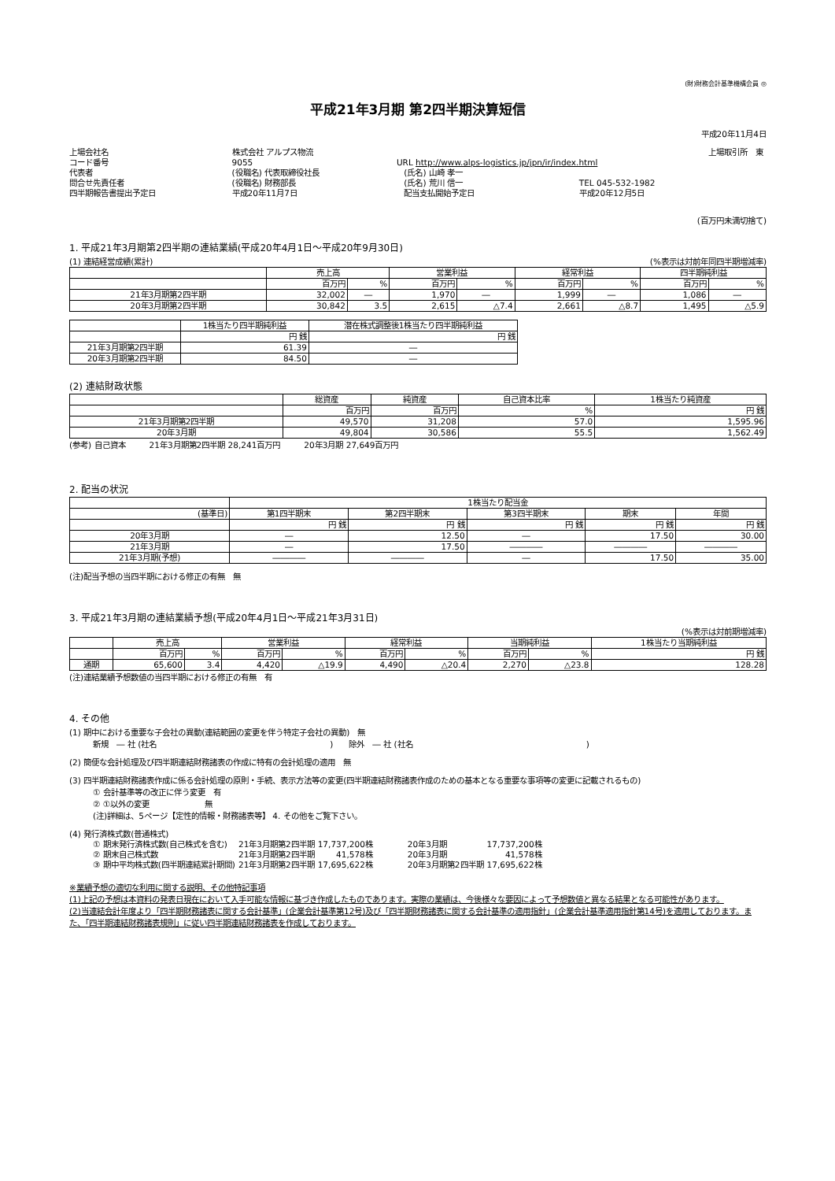(財)財務会計基準機構会員 ◎
平成21年3月期 第2四半期決算短信
平成20年11月4日
| 上場会社名 | 株式会社 アルプス物流 | | | 上場取引所 東 |
| コード番号 | 9055 | URL http://www.alps-logistics.jp/jpn/ir/index.html | | |
| 代表者 | (役職名) 代表取締役社長 | | (氏名) 山崎 孝一 | |
| 問合せ先責任者 | (役職名) 財務部長 | | (氏名) 荒川 信一 | TEL 045-532-1982 |
| 四半期報告書提出予定日 | 平成20年11月7日 | | 配当支払開始予定日 | 平成20年12月5日 |
(百万円未満切捨て)
1. 平成21年3月期第2四半期の連結業績(平成20年4月1日～平成20年9月30日)
(1) 連結経営成績(累計) (%表示は対前年同四半期増減率)
| | 売上高 | | 営業利益 | | 経常利益 | | 四半期純利益 | |
| --- | --- | --- | --- | --- | --- | --- | --- | --- |
| | 百万円 | % | 百万円 | % | 百万円 | % | 百万円 | % |
| 21年3月期第2四半期 | 32,002 | ― | 1,970 | ― | 1,999 | ― | 1,086 | ― |
| 20年3月期第2四半期 | 30,842 | 3.5 | 2,615 | △7.4 | 2,661 | △8.7 | 1,495 | △5.9 |
| | 1株当たり四半期純利益 | 潜在株式調整後1株当たり四半期純利益 |
| --- | --- | --- |
| | 円 銭 | 円 銭 |
| 21年3月期第2四半期 | 61.39 | ― |
| 20年3月期第2四半期 | 84.50 | ― |
(2) 連結財政状態
| | 総資産 | 純資産 | 自己資本比率 | 1株当たり純資産 |
| --- | --- | --- | --- | --- |
| | 百万円 | 百万円 | % | 円 銭 |
| 21年3月期第2四半期 | 49,570 | 31,208 | 57.0 | 1,595.96 |
| 20年3月期 | 49,804 | 30,586 | 55.5 | 1,562.49 |
(参考) 自己資本　　　21年3月期第2四半期 28,241百万円　　　20年3月期 27,649百万円
2. 配当の状況
| | 1株当たり配当金 | | | | |
| --- | --- | --- | --- | --- | --- |
| (基準日) | 第1四半期末 | 第2四半期末 | 第3四半期末 | 期末 | 年間 |
| | 円 銭 | 円 銭 | 円 銭 | 円 銭 | 円 銭 |
| 20年3月期 | ― | 12.50 | ― | 17.50 | 30.00 |
| 21年3月期 | ― | 17.50 | ―――― | ―――― | ―――― |
| 21年3月期(予想) | ―――― | ―――― | ― | 17.50 | 35.00 |
(注)配当予想の当四半期における修正の有無　無
3. 平成21年3月期の連結業績予想(平成20年4月1日～平成21年3月31日)
(%表示は対前期増減率)
| | 売上高 | | 営業利益 | | 経常利益 | | 当期純利益 | | 1株当たり当期純利益 |
| --- | --- | --- | --- | --- | --- | --- | --- | --- | --- |
| | 百万円 | % | 百万円 | % | 百万円 | % | 百万円 | % | 円 銭 |
| 通期 | 65,600 | 3.4 | 4,420 | △19.9 | 4,490 | △20.4 | 2,270 | △23.8 | 128.28 |
(注)連結業績予想数値の当四半期における修正の有無　有
4. その他
(1) 期中における重要な子会社の異動(連結範囲の変更を伴う特定子会社の異動)　無
新規　― 社 (社名　　　　　　　　　　　　　　　　　　　　　　)　　除外　― 社 (社名　　　　　　　　　　　　　　　　　　　　　　)
(2) 簡便な会計処理及び四半期連結財務諸表の作成に特有の会計処理の適用　無
(3) 四半期連結財務諸表作成に係る会計処理の原則・手続、表示方法等の変更(四半期連結財務諸表作成のための基本となる重要な事項等の変更に記載されるもの)
① 会計基準等の改正に伴う変更　有
② ①以外の変更　　　　　　　無
(注)詳細は、5ページ【定性的情報・財務諸表等】 4. その他をご覧下さい。
(4) 発行済株式数(普通株式)
| ① 期末発行済株式数(自己株式を含む) | 21年3月期第2四半期 | 17,737,200株 | 20年3月期 | 17,737,200株 |
| ② 期末自己株式数 | 21年3月期第2四半期 | 41,578株 | 20年3月期 | 41,578株 |
| ③ 期中平均株式数(四半期連結累計期間) | 21年3月期第2四半期 | 17,695,622株 | 20年3月期第2四半期 | 17,695,622株 |
※業績予想の適切な利用に関する説明、その他特記事項
(1)上記の予想は本資料の発表日現在において入手可能な情報に基づき作成したものであります。実際の業績は、今後様々な要因によって予想数値と異なる結果となる可能性があります。
(2)当連結会計年度より「四半期財務諸表に関する会計基準」(企業会計基準第12号)及び「四半期財務諸表に関する会計基準の適用指針」(企業会計基準適用指針第14号)を適用しております。また、「四半期連結財務諸表規則」に従い四半期連結財務諸表を作成しております。